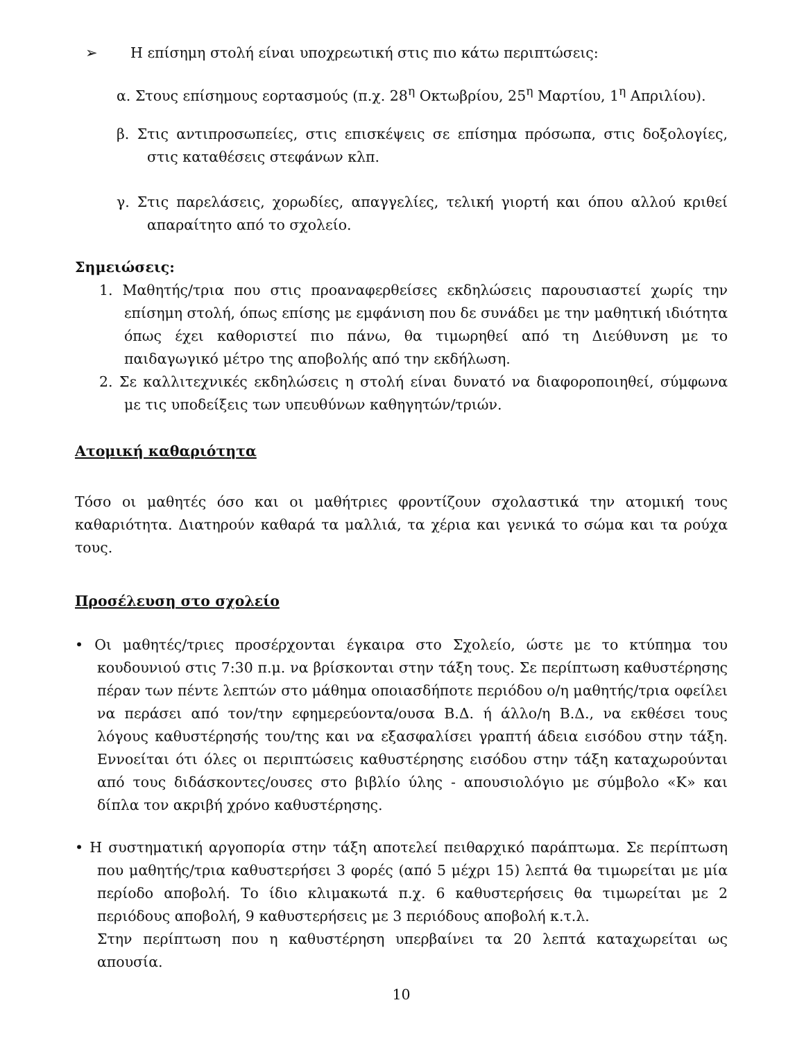➢ Η επίσημη στολή είναι υποχρεωτική στις πιο κάτω περιπτώσεις:
α. Στους επίσημους εορτασμούς (π.χ. 28<sup>η</sup> Οκτωβρίου, 25<sup>η</sup> Μαρτίου, 1<sup>η</sup> Απριλίου).
β. Στις αντιπροσωπείες, στις επισκέψεις σε επίσημα πρόσωπα, στις δοξολογίες, στις καταθέσεις στεφάνων κλπ.
γ. Στις παρελάσεις, χορωδίες, απαγγελίες, τελική γιορτή και όπου αλλού κριθεί απαραίτητο από το σχολείο.
Σημειώσεις:
1. Μαθητής/τρια που στις προαναφερθείσες εκδηλώσεις παρουσιαστεί χωρίς την επίσημη στολή, όπως επίσης με εμφάνιση που δε συνάδει με την μαθητική ιδιότητα όπως έχει καθοριστεί πιο πάνω, θα τιμωρηθεί από τη Διεύθυνση με το παιδαγωγικό μέτρο της αποβολής από την εκδήλωση.
2. Σε καλλιτεχνικές εκδηλώσεις η στολή είναι δυνατό να διαφοροποιηθεί, σύμφωνα με τις υποδείξεις των υπευθύνων καθηγητών/τριών.
Ατομική καθαριότητα
Τόσο οι μαθητές όσο και οι μαθήτριες φροντίζουν σχολαστικά την ατομική τους καθαριότητα. Διατηρούν καθαρά τα μαλλιά, τα χέρια και γενικά το σώμα και τα ρούχα τους.
Προσέλευση στο σχολείο
• Οι μαθητές/τριες προσέρχονται έγκαιρα στο Σχολείο, ώστε με το κτύπημα του κουδουνιού στις 7:30 π.μ. να βρίσκονται στην τάξη τους. Σε περίπτωση καθυστέρησης πέραν των πέντε λεπτών στο μάθημα οποιασδήποτε περιόδου ο/η μαθητής/τρια οφείλει να περάσει από τον/την εφημερεύοντα/ουσα Β.Δ. ή άλλο/η Β.Δ., να εκθέσει τους λόγους καθυστέρησής του/της και να εξασφαλίσει γραπτή άδεια εισόδου στην τάξη. Εννοείται ότι όλες οι περιπτώσεις καθυστέρησης εισόδου στην τάξη καταχωρούνται από τους διδάσκοντες/ουσες στο βιβλίο ύλης - απουσιολόγιο με σύμβολο «Κ» και δίπλα τον ακριβή χρόνο καθυστέρησης.
• Η συστηματική αργοπορία στην τάξη αποτελεί πειθαρχικό παράπτωμα. Σε περίπτωση που μαθητής/τρια καθυστερήσει 3 φορές (από 5 μέχρι 15) λεπτά θα τιμωρείται με μία περίοδο αποβολή. Το ίδιο κλιμακωτά π.χ. 6 καθυστερήσεις θα τιμωρείται με 2 περιόδους αποβολή, 9 καθυστερήσεις με 3 περιόδους αποβολή κ.τ.λ.
Στην περίπτωση που η καθυστέρηση υπερβαίνει τα 20 λεπτά καταχωρείται ως απουσία.
10